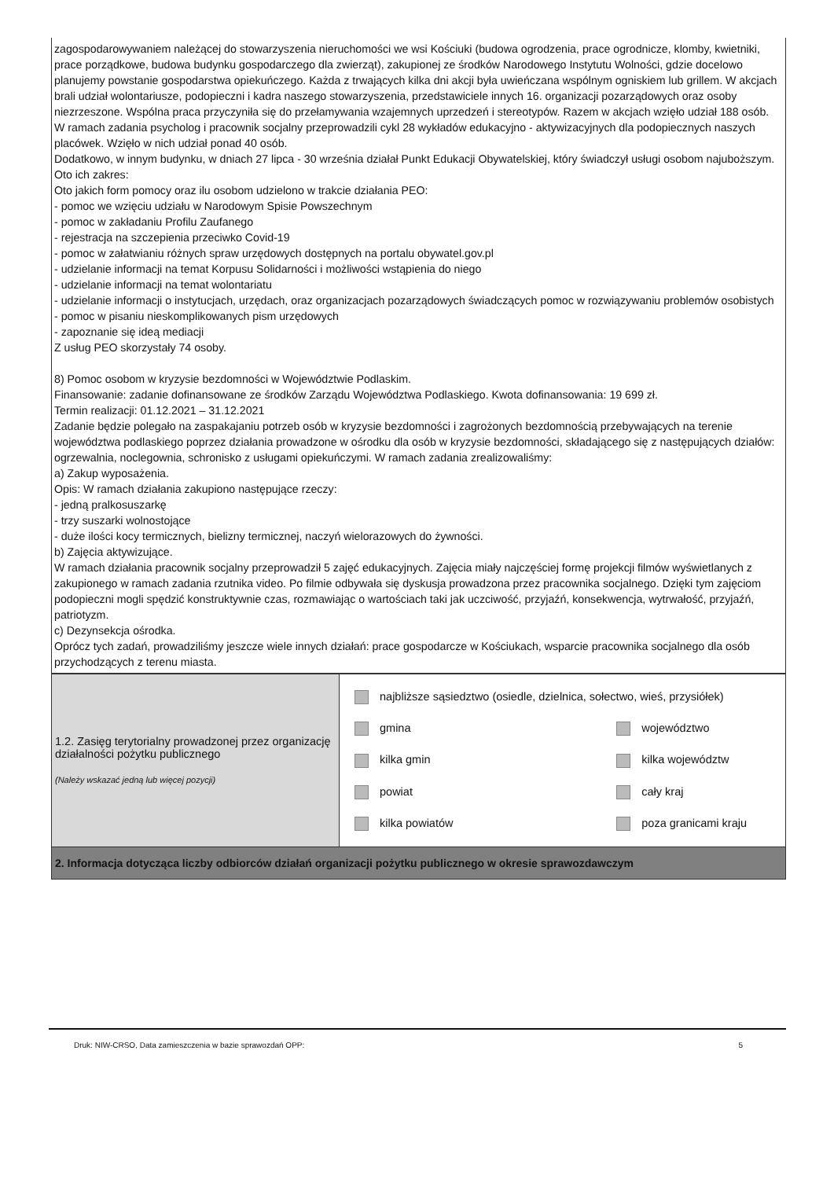zagospodarowywaniem należącej do stowarzyszenia nieruchomości we wsi Kościuki (budowa ogrodzenia, prace ogrodnicze, klomby, kwietniki, prace porządkowe, budowa budynku gospodarczego dla zwierząt), zakupionej ze środków Narodowego Instytutu Wolności, gdzie docelowo planujemy powstanie gospodarstwa opiekuńczego. Każda z trwających kilka dni akcji była uwieńczana wspólnym ogniskiem lub grillem. W akcjach brali udział wolontariusze, podopieczni i kadra naszego stowarzyszenia, przedstawiciele innych 16. organizacji pozarządowych oraz osoby niezrzeszone. Wspólna praca przyczyniła się do przełamywania wzajemnych uprzedzeń i stereotypów. Razem w akcjach wzięło udział 188 osób.
W ramach zadania psycholog i pracownik socjalny przeprowadzili cykl 28 wykładów edukacyjno - aktywizacyjnych dla podopiecznych naszych placówek. Wzięło w nich udział ponad 40 osób.
Dodatkowo, w innym budynku, w dniach 27 lipca - 30 września działał Punkt Edukacji Obywatelskiej, który świadczył usługi osobom najuboższym. Oto ich zakres:
Oto jakich form pomocy oraz ilu osobom udzielono w trakcie działania PEO:
- pomoc we wzięciu udziału w Narodowym Spisie Powszechnym
- pomoc w zakładaniu Profilu Zaufanego
- rejestracja na szczepienia przeciwko Covid-19
- pomoc w załatwianiu różnych spraw urzędowych dostępnych na portalu obywatel.gov.pl
- udzielanie informacji na temat Korpusu Solidarności i możliwości wstąpienia do niego
- udzielanie informacji na temat wolontariatu
- udzielanie informacji o instytucjach, urzędach, oraz organizacjach pozarządowych świadczących pomoc w rozwiązywaniu problemów osobistych
- pomoc w pisaniu nieskomplikowanych pism urzędowych
- zapoznanie się ideą mediacji
Z usług PEO skorzystały 74 osoby.
8) Pomoc osobom w kryzysie bezdomności w Województwie Podlaskim.
Finansowanie: zadanie dofinansowane ze środków Zarządu Województwa Podlaskiego. Kwota dofinansowania: 19 699 zł.
Termin realizacji: 01.12.2021 – 31.12.2021
Zadanie będzie polegało na zaspakajaniu potrzeb osób w kryzysie bezdomności i zagrożonych bezdomnością przebywających na terenie województwa podlaskiego poprzez działania prowadzone w ośrodku dla osób w kryzysie bezdomności, składającego się z następujących działów: ogrzewalnia, noclegownia, schronisko z usługami opiekuńczymi. W ramach zadania zrealizowaliśmy:
a) Zakup wyposażenia.
Opis: W ramach działania zakupiono następujące rzeczy:
- jedną pralkosuszarkę
- trzy suszarki wolnostojące
- duże ilości kocy termicznych, bielizny termicznej, naczyń wielorazowych do żywności.
b) Zajęcia aktywizujące.
W ramach działania pracownik socjalny przeprowadził 5 zajęć edukacyjnych. Zajęcia miały najczęściej formę projekcji filmów wyświetlanych z zakupionego w ramach zadania rzutnika video. Po filmie odbywała się dyskusja prowadzona przez pracownika socjalnego. Dzięki tym zajęciom podopieczni mogli spędzić konstruktywnie czas, rozmawiając o wartościach taki jak uczciwość, przyjaźń, konsekwencja, wytrwałość, przyjaźń, patriotyzm.
c) Dezynsekcja ośrodka.
Oprócz tych zadań, prowadziliśmy jeszcze wiele innych działań: prace gospodarcze w Kościukach, wsparcie pracownika socjalnego dla osób przychodzących z terenu miasta.
| 1.2. Zasięg terytorialny prowadzonej przez organizację działalności pożytku publicznego (Należy wskazać jedną lub więcej pozycji) | najbliższe sąsiedztwo (osiedle, dzielnica, sołectwo, wieś, przysiółek) gmina województwo kilka gmin kilka województw powiat cały kraj kilka powiatów poza granicami kraju |
2. Informacja dotycząca liczby odbiorców działań organizacji pożytku publicznego w okresie sprawozdawczym
Druk: NIW-CRSO, Data zamieszczenia w bazie sprawozdań OPP: 5